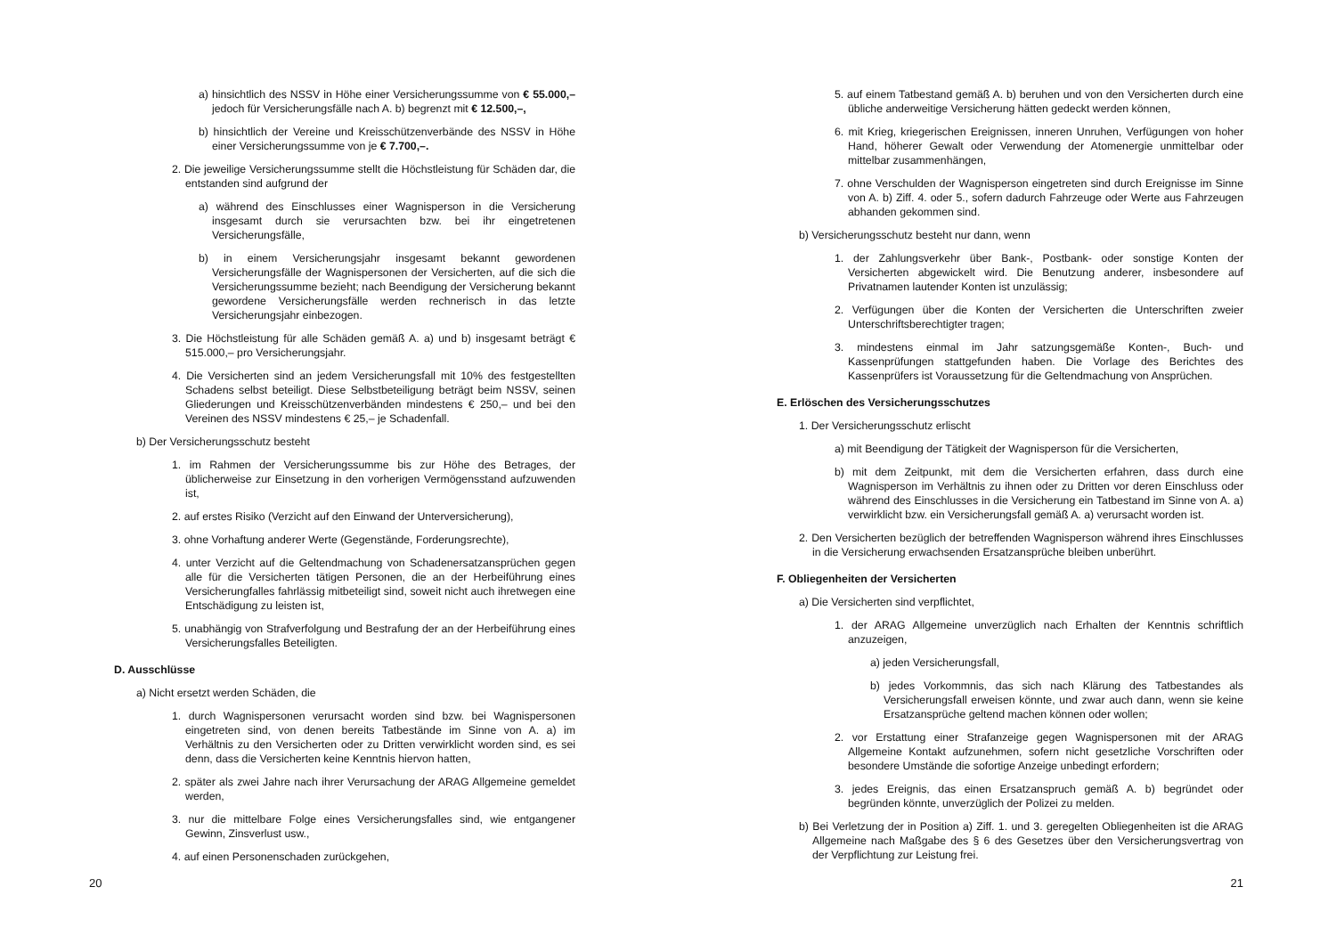a) hinsichtlich des NSSV in Höhe einer Versicherungssumme von € 55.000,– jedoch für Versicherungsfälle nach A. b) begrenzt mit € 12.500,–,
b) hinsichtlich der Vereine und Kreisschützenverbände des NSSV in Höhe einer Versicherungssumme von je € 7.700,–.
2. Die jeweilige Versicherungssumme stellt die Höchstleistung für Schäden dar, die entstanden sind aufgrund der
a) während des Einschlusses einer Wagnisperson in die Versicherung insgesamt durch sie verursachten bzw. bei ihr eingetretenen Versicherungsfälle,
b) in einem Versicherungsjahr insgesamt bekannt gewordenen Versicherungsfälle der Wagnispersonen der Versicherten, auf die sich die Versicherungssumme bezieht; nach Beendigung der Versicherung bekannt gewordene Versicherungsfälle werden rechnerisch in das letzte Versicherungsjahr einbezogen.
3. Die Höchstleistung für alle Schäden gemäß A. a) und b) insgesamt beträgt € 515.000,– pro Versicherungsjahr.
4. Die Versicherten sind an jedem Versicherungsfall mit 10% des festgestellten Schadens selbst beteiligt. Diese Selbstbeteiligung beträgt beim NSSV, seinen Gliederungen und Kreisschützenverbänden mindestens € 250,– und bei den Vereinen des NSSV mindestens € 25,– je Schadenfall.
b) Der Versicherungsschutz besteht
1. im Rahmen der Versicherungssumme bis zur Höhe des Betrages, der üblicherweise zur Einsetzung in den vorherigen Vermögensstand aufzuwenden ist,
2. auf erstes Risiko (Verzicht auf den Einwand der Unterversicherung),
3. ohne Vorhaftung anderer Werte (Gegenstände, Forderungsrechte),
4. unter Verzicht auf die Geltendmachung von Schadenersatzansprüchen gegen alle für die Versicherten tätigen Personen, die an der Herbeiführung eines Versicherungfalles fahrlässig mitbeteiligt sind, soweit nicht auch ihretwegen eine Entschädigung zu leisten ist,
5. unabhängig von Strafverfolgung und Bestrafung der an der Herbeiführung eines Versicherungsfalles Beteiligten.
D. Ausschlüsse
a) Nicht ersetzt werden Schäden, die
1. durch Wagnispersonen verursacht worden sind bzw. bei Wagnispersonen eingetreten sind, von denen bereits Tatbestände im Sinne von A. a) im Verhältnis zu den Versicherten oder zu Dritten verwirklicht worden sind, es sei denn, dass die Versicherten keine Kenntnis hiervon hatten,
2. später als zwei Jahre nach ihrer Verursachung der ARAG Allgemeine gemeldet werden,
3. nur die mittelbare Folge eines Versicherungsfalles sind, wie entgangener Gewinn, Zinsverlust usw.,
4. auf einen Personenschaden zurückgehen,
20
5. auf einem Tatbestand gemäß A. b) beruhen und von den Versicherten durch eine übliche anderweitige Versicherung hätten gedeckt werden können,
6. mit Krieg, kriegerischen Ereignissen, inneren Unruhen, Verfügungen von hoher Hand, höherer Gewalt oder Verwendung der Atomenergie unmittelbar oder mittelbar zusammenhängen,
7. ohne Verschulden der Wagnisperson eingetreten sind durch Ereignisse im Sinne von A. b) Ziff. 4. oder 5., sofern dadurch Fahrzeuge oder Werte aus Fahrzeugen abhanden gekommen sind.
b) Versicherungsschutz besteht nur dann, wenn
1. der Zahlungsverkehr über Bank-, Postbank- oder sonstige Konten der Versicherten abgewickelt wird. Die Benutzung anderer, insbesondere auf Privatnamen lautender Konten ist unzulässig;
2. Verfügungen über die Konten der Versicherten die Unterschriften zweier Unterschriftsberechtigter tragen;
3. mindestens einmal im Jahr satzungsgemäße Konten-, Buch- und Kassenprüfungen stattgefunden haben. Die Vorlage des Berichtes des Kassenprüfers ist Voraussetzung für die Geltendmachung von Ansprüchen.
E. Erlöschen des Versicherungsschutzes
1. Der Versicherungsschutz erlischt
a) mit Beendigung der Tätigkeit der Wagnisperson für die Versicherten,
b) mit dem Zeitpunkt, mit dem die Versicherten erfahren, dass durch eine Wagnisperson im Verhältnis zu ihnen oder zu Dritten vor deren Einschluss oder während des Einschlusses in die Versicherung ein Tatbestand im Sinne von A. a) verwirklicht bzw. ein Versicherungsfall gemäß A. a) verursacht worden ist.
2. Den Versicherten bezüglich der betreffenden Wagnisperson während ihres Einschlusses in die Versicherung erwachsenden Ersatzansprüche bleiben unberührt.
F. Obliegenheiten der Versicherten
a) Die Versicherten sind verpflichtet,
1. der ARAG Allgemeine unverzüglich nach Erhalten der Kenntnis schriftlich anzuzeigen,
a) jeden Versicherungsfall,
b) jedes Vorkommnis, das sich nach Klärung des Tatbestandes als Versicherungsfall erweisen könnte, und zwar auch dann, wenn sie keine Ersatzansprüche geltend machen können oder wollen;
2. vor Erstattung einer Strafanzeige gegen Wagnispersonen mit der ARAG Allgemeine Kontakt aufzunehmen, sofern nicht gesetzliche Vorschriften oder besondere Umstände die sofortige Anzeige unbedingt erfordern;
3. jedes Ereignis, das einen Ersatzanspruch gemäß A. b) begründet oder begründen könnte, unverzüglich der Polizei zu melden.
b) Bei Verletzung der in Position a) Ziff. 1. und 3. geregelten Obliegenheiten ist die ARAG Allgemeine nach Maßgabe des § 6 des Gesetzes über den Versicherungsvertrag von der Verpflichtung zur Leistung frei.
21